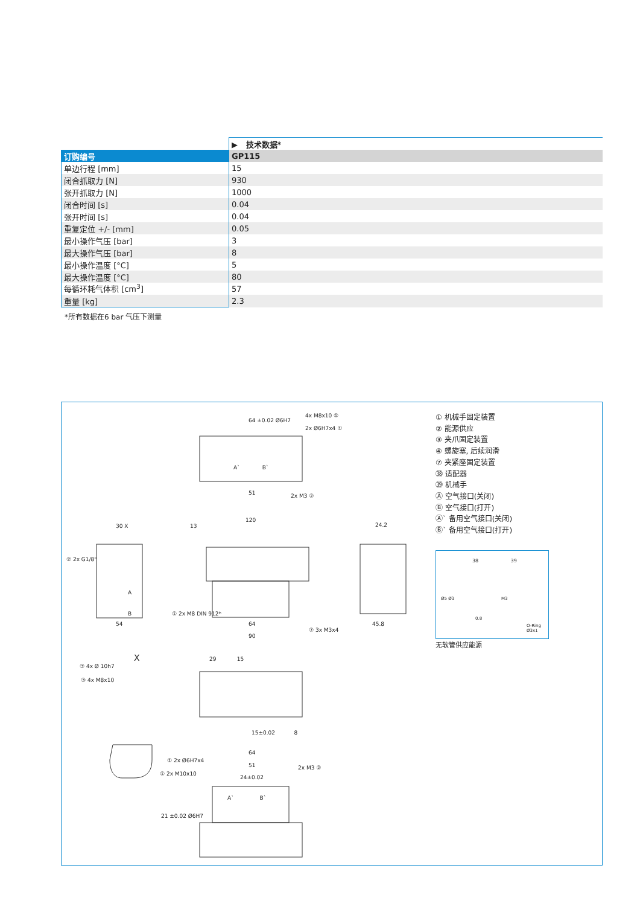| | ▶ 技术数据* |
| 订购编号 | GP115 |
| 单边行程 [mm] | 15 |
| 闭合抓取力 [N] | 930 |
| 张开抓取力 [N] | 1000 |
| 闭合时间 [s] | 0.04 |
| 张开时间 [s] | 0.04 |
| 重复定位 +/- [mm] | 0.05 |
| 最小操作气压 [bar] | 3 |
| 最大操作气压 [bar] | 8 |
| 最小操作温度 [°C] | 5 |
| 最大操作温度 [°C] | 80 |
| 每循环耗气体积 [cm<sup>3</sup>] | 57 |
| 重量 [kg] | 2.3 |
*所有数据在6 bar 气压下测量
64 ±0.02 Ø6H7
4x M8x10 ①
2x Ø6H7x4 ①
A` B`
51 2x M3 ②
120
13
② 2x G1/8"
30 X
A
B
54
① 2x M8 DIN 912*
64
90
24.2
45.8
⑦ 3x M3x4
X
③ 4x Ø 10h7
③ 4x M8x10
29 15
15±0.02 8
64
① 2x Ø6H7x4
① 2x M10x10
51
24±0.02
2x M3 ②
A` B`
21 ±0.02 Ø6H7
① 机械手固定装置
② 能源供应
③ 夹爪固定装置
④ 螺旋塞, 后续润滑
⑦ 夹紧座固定装置
㊳ 适配器
㊴ 机械手
Ⓐ 空气接口(关闭)
Ⓑ 空气接口(打开)
Ⓐ` 备用空气接口(关闭)
Ⓑ` 备用空气接口(打开)
38 39
Ø5 Ø3 M3
0.8
O-Ring Ø3x1
无软管供应能源